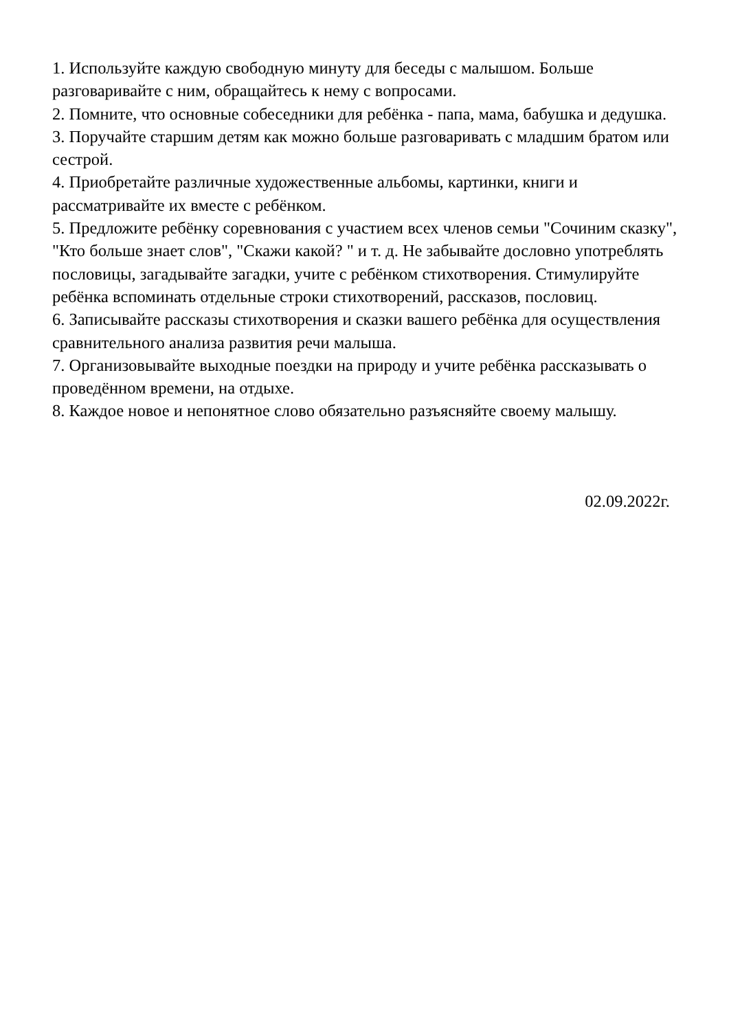1. Используйте каждую свободную минуту для беседы с малышом. Больше разговаривайте с ним, обращайтесь к нему с вопросами.
2. Помните, что основные собеседники для ребёнка - папа, мама, бабушка и дедушка.
3. Поручайте старшим детям как можно больше разговаривать с младшим братом или сестрой.
4. Приобретайте различные художественные альбомы, картинки, книги и рассматривайте их вместе с ребёнком.
5. Предложите ребёнку соревнования с участием всех членов семьи "Сочиним сказку", "Кто больше знает слов", "Скажи какой? " и т. д. Не забывайте дословно употреблять пословицы, загадывайте загадки, учите с ребёнком стихотворения. Стимулируйте ребёнка вспоминать отдельные строки стихотворений, рассказов, пословиц.
6. Записывайте рассказы стихотворения и сказки вашего ребёнка для осуществления сравнительного анализа развития речи малыша.
7. Организовывайте выходные поездки на природу и учите ребёнка рассказывать о проведённом времени, на отдыхе.
8. Каждое новое и непонятное слово обязательно разъясняйте своему малышу.
02.09.2022г.